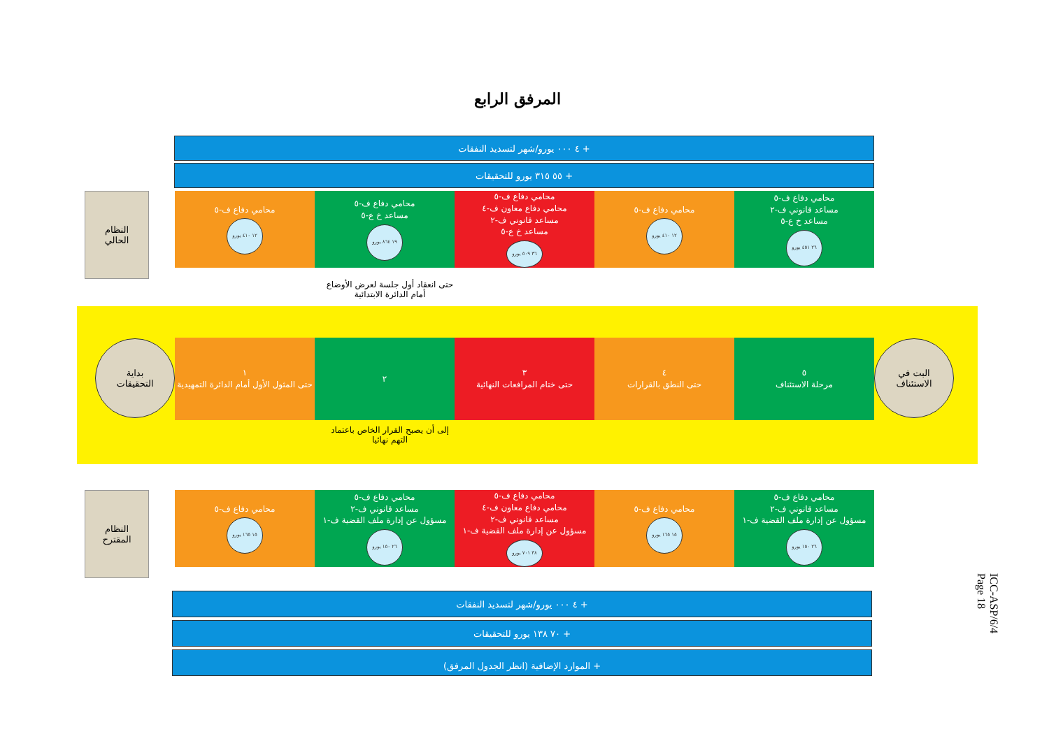المرفق الرابع
+ ٤ ٠٠٠ يورو/شهر لتسديد النفقات
+ ٥٥ ٣١٥ يورو للتحقيقات
النظام
الحالي
محامي دفاع ف-٥
مساعد قانوني ف-٢
مساعد خ ع-٥
٢٦ ٤٥١ يورو
محامي دفاع ف-٥
١٢ ٤١٠ يورو
محامي دفاع ف-٥
محامي دفاع معاون ف-٤
مساعد قانوني ف-٢
مساعد خ ع-٥
٣٦ ٥٠٩ يورو
محامي دفاع ف-٥
مساعد خ ع-٥
١٩ ٨٦٤ يورو
محامي دفاع ف-٥
١٢ ٤١٠ يورو
حتى انعقاد أول جلسة لعرض الأوضاع أمام الدائرة الابتدائية
بداية
التحقيقات
البت في
الاستئناف
٥
مرحلة الاستئناف
٤
حتى النطق بالقرارات
٣
حتى ختام المرافعات النهائية
٢ ١
حتى المثول الأول أمام الدائرة التمهيدية
إلى أن يصبح القرار الخاص باعتماد التهم نهائيا
النظام
المقترح
محامي دفاع ف-٥
مساعد قانوني ف-٢
مسؤول عن إدارة ملف القضية ف-١
٢٦ ١٥٠ يورو
محامي دفاع ف-٥
١٥ ١٦٥ يورو
محامي دفاع ف-٥
محامي دفاع معاون ف-٤
مساعد قانوني ف-٢
مسؤول عن إدارة ملف القضية ف-١
٣٨ ٧٠١ يورو
محامي دفاع ف-٥
مساعد قانوني ف-٢
مسؤول عن إدارة ملف القضية ف-١
٢٦ ١٥٠ يورو
محامي دفاع ف-٥
١٥ ١٦٥ يورو
+ ٤ ٠٠٠ يورو/شهر لتسديد النفقات
+ ٧٠ ١٣٨ يورو للتحقيقات
+ الموارد الإضافية (انظر الجدول المرفق)
ICC-ASP/6/4
Page 18